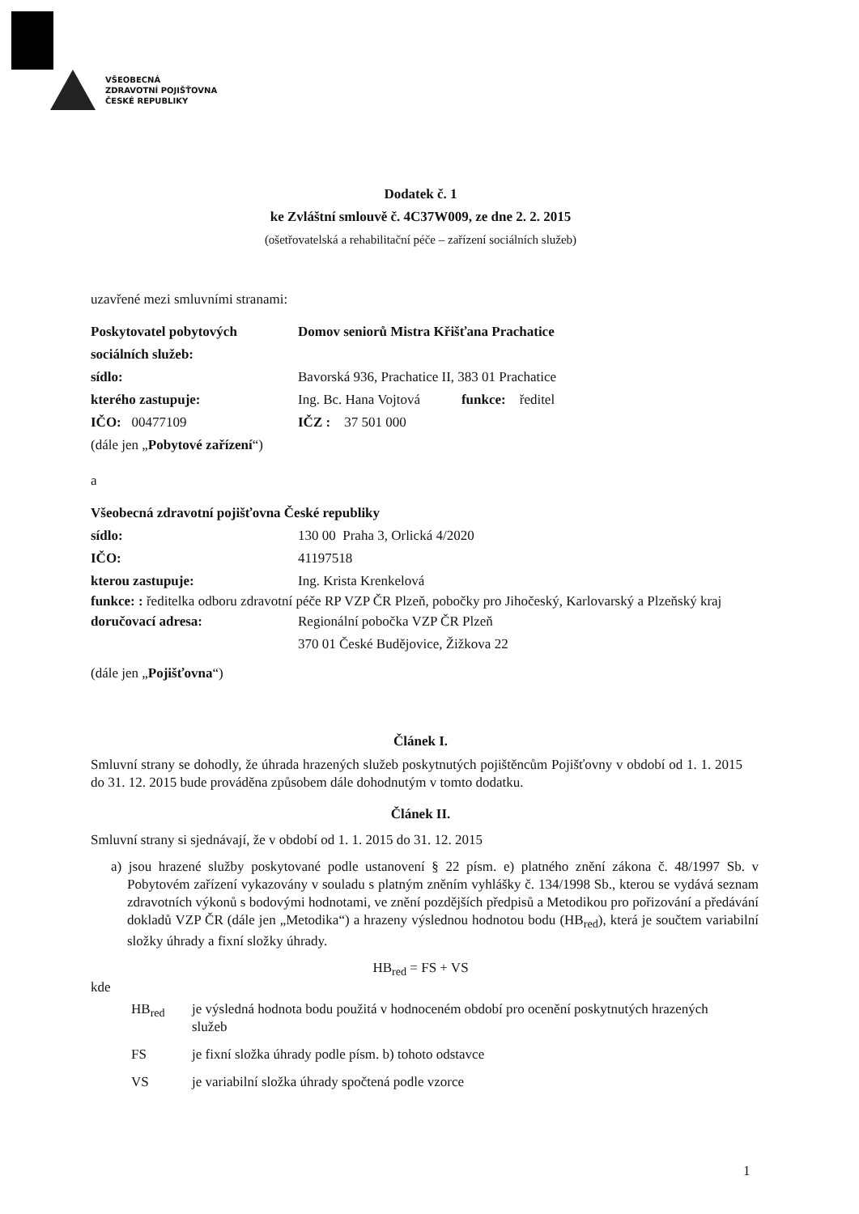VŠEOBECNÁ
ZDRAVOTNÍ POJIŠŤOVNA
ČESKÉ REPUBLIKY
Dodatek č. 1
ke Zvláštní smlouvě č. 4C37W009, ze dne 2. 2. 2015
(ošetřovatelská a rehabilitační péče – zařízení sociálních služeb)
uzavřené mezi smluvními stranami:
Poskytovatel pobytových
sociálních služeb:
Domov seniorů Mistra Křišťana Prachatice
sídlo: Bavorská 936, Prachatice II, 383 01 Prachatice
kterého zastupuje: Ing. Bc. Hana Vojtová funkce: ředitel
IČO: 00477109 IČZ : 37 501 000
(dále jen „Pobytové zařízení“)
a
Všeobecná zdravotní pojišťovna České republiky
sídlo: 130 00 Praha 3, Orlická 4/2020
IČO: 41197518
kterou zastupuje: Ing. Krista Krenkelová
funkce: : ředitelka odboru zdravotní péče RP VZP ČR Plzeň, pobočky pro Jihočeský, Karlovarský a Plzeňský kraj
doručovací adresa: Regionální pobočka VZP ČR Plzeň
370 01 České Budějovice, Žižkova 22
(dále jen „Pojišťovna“)
Článek I.
Smluvní strany se dohodly, že úhrada hrazených služeb poskytnutých pojištěncům Pojišťovny v období od 1. 1. 2015 do 31. 12. 2015 bude prováděna způsobem dále dohodnutým v tomto dodatku.
Článek II.
Smluvní strany si sjednávají, že v období od 1. 1. 2015 do 31. 12. 2015
a) jsou hrazené služby poskytované podle ustanovení § 22 písm. e) platného znění zákona č. 48/1997 Sb. v Pobytovém zařízení vykazovány v souladu s platným zněním vyhlášky č. 134/1998 Sb., kterou se vydává seznam zdravotních výkonů s bodovými hodnotami, ve znění pozdějších předpisů a Metodikou pro pořizování a předávání dokladů VZP ČR (dále jen „Metodika“) a hrazeny výslednou hodnotou bodu (HB<sub>red</sub>), která je součtem variabilní složky úhrady a fixní složky úhrady.
HB<sub>red</sub> = FS + VS
kde
HB<sub>red</sub> je výsledná hodnota bodu použitá v hodnoceném období pro ocenění poskytnutých hrazených služeb
FS je fixní složka úhrady podle písm. b) tohoto odstavce
VS je variabilní složka úhrady spočtená podle vzorce
1